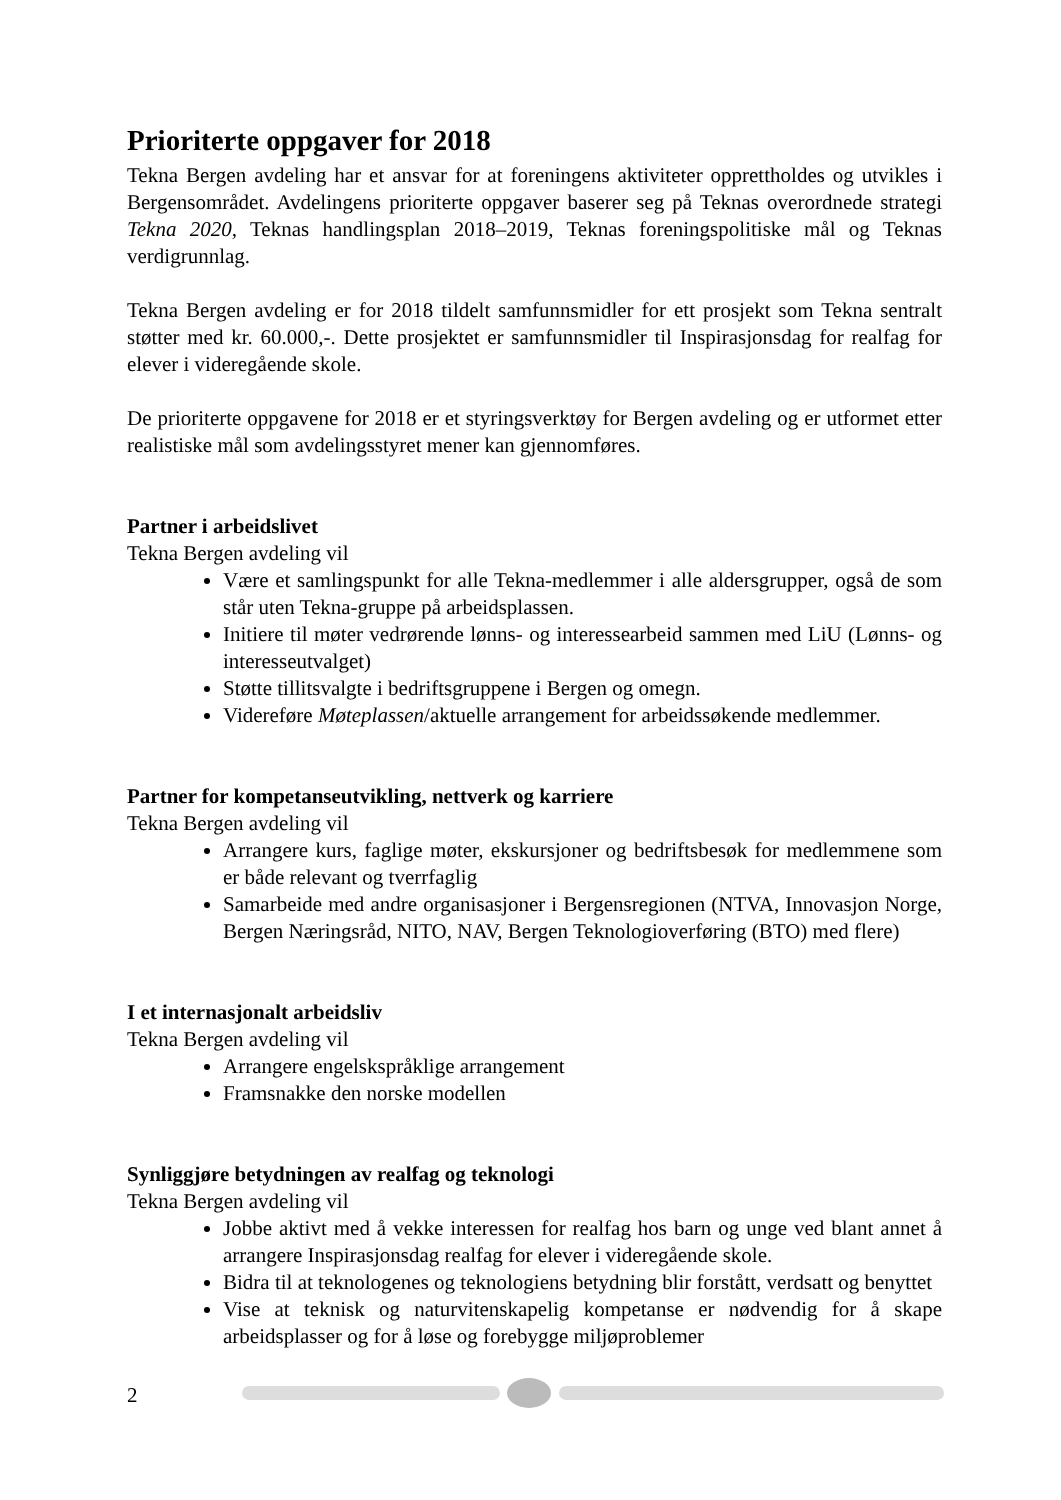Prioriterte oppgaver for 2018
Tekna Bergen avdeling har et ansvar for at foreningens aktiviteter opprettholdes og utvikles i Bergensområdet. Avdelingens prioriterte oppgaver baserer seg på Teknas overordnede strategi Tekna 2020, Teknas handlingsplan 2018–2019, Teknas foreningspolitiske mål og Teknas verdigrunnlag.
Tekna Bergen avdeling er for 2018 tildelt samfunnsmidler for ett prosjekt som Tekna sentralt støtter med kr. 60.000,-. Dette prosjektet er samfunnsmidler til Inspirasjonsdag for realfag for elever i videregående skole.
De prioriterte oppgavene for 2018 er et styringsverktøy for Bergen avdeling og er utformet etter realistiske mål som avdelingsstyret mener kan gjennomføres.
Partner i arbeidslivet
Tekna Bergen avdeling vil
Være et samlingspunkt for alle Tekna-medlemmer i alle aldersgrupper, også de som står uten Tekna-gruppe på arbeidsplassen.
Initiere til møter vedrørende lønns- og interessearbeid sammen med LiU (Lønns- og interesseutvalget)
Støtte tillitsvalgte i bedriftsgruppene i Bergen og omegn.
Videreføre Møteplassen/aktuelle arrangement for arbeidssøkende medlemmer.
Partner for kompetanseutvikling, nettverk og karriere
Tekna Bergen avdeling vil
Arrangere kurs, faglige møter, ekskursjoner og bedriftsbesøk for medlemmene som er både relevant og tverrfaglig
Samarbeide med andre organisasjoner i Bergensregionen (NTVA, Innovasjon Norge, Bergen Næringsråd, NITO, NAV, Bergen Teknologioverføring (BTO) med flere)
I et internasjonalt arbeidsliv
Tekna Bergen avdeling vil
Arrangere engelskspråklige arrangement
Framsnakke den norske modellen
Synliggjøre betydningen av realfag og teknologi
Tekna Bergen avdeling vil
Jobbe aktivt med å vekke interessen for realfag hos barn og unge ved blant annet å arrangere Inspirasjonsdag realfag for elever i videregående skole.
Bidra til at teknologenes og teknologiens betydning blir forstått, verdsatt og benyttet
Vise at teknisk og naturvitenskapelig kompetanse er nødvendig for å skape arbeidsplasser og for å løse og forebygge miljøproblemer
2